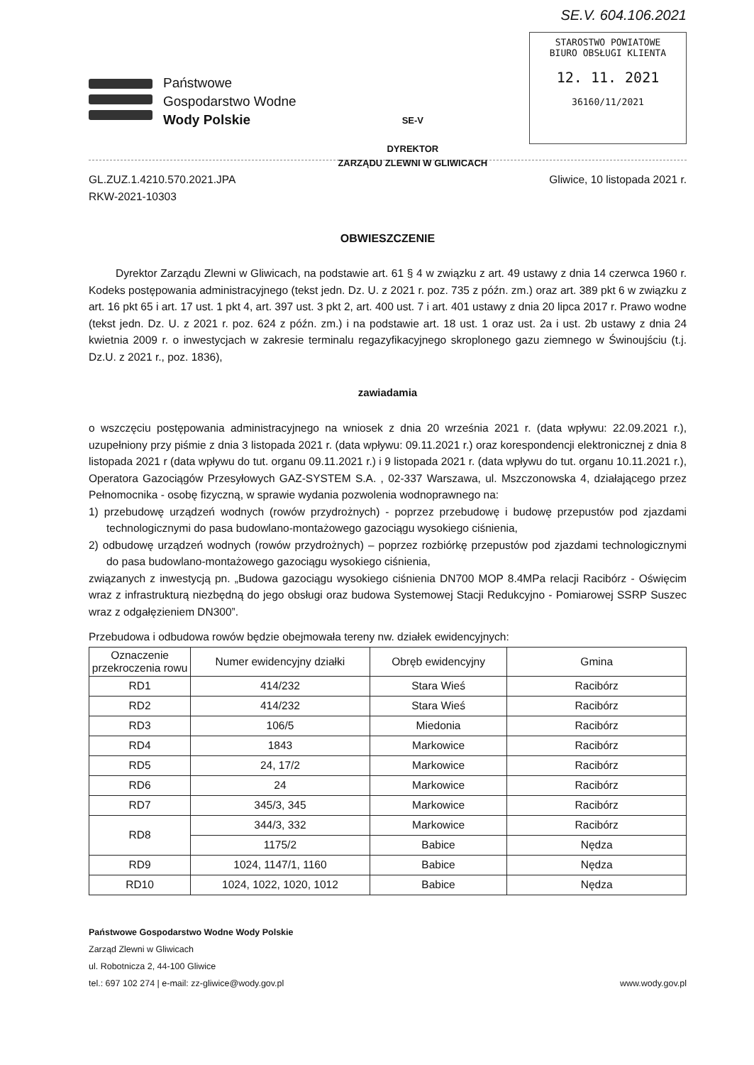SE.V. 604.106.2021
Państwowe
Gospodarstwo Wodne
Wody Polskie
SE-V
DYREKTOR
ZARZĄDU ZLEWNI W GLIWICACH
STAROSTWO POWIATOWE
BIURO OBSŁUGI KLIENTA
12. 11. 2021
36160/11/2021
GL.ZUZ.1.4210.570.2021.JPA
RKW-2021-10303
Gliwice, 10 listopada 2021 r.
OBWIESZCZENIE
Dyrektor Zarządu Zlewni w Gliwicach, na podstawie art. 61 § 4 w związku z art. 49 ustawy z dnia 14 czerwca 1960 r. Kodeks postępowania administracyjnego (tekst jedn. Dz. U. z 2021 r. poz. 735 z późn. zm.) oraz art. 389 pkt 6 w związku z art. 16 pkt 65 i art. 17 ust. 1 pkt 4, art. 397 ust. 3 pkt 2, art. 400 ust. 7 i art. 401 ustawy z dnia 20 lipca 2017 r. Prawo wodne (tekst jedn. Dz. U. z 2021 r. poz. 624 z późn. zm.) i na podstawie art. 18 ust. 1 oraz ust. 2a i ust. 2b ustawy z dnia 24 kwietnia 2009 r. o inwestycjach w zakresie terminalu regazyfikacyjnego skroplonego gazu ziemnego w Świnoujściu (t.j. Dz.U. z 2021 r., poz. 1836),
zawiadamia
o wszczęciu postępowania administracyjnego na wniosek z dnia 20 września 2021 r. (data wpływu: 22.09.2021 r.), uzupełniony przy piśmie z dnia 3 listopada 2021 r. (data wpływu: 09.11.2021 r.) oraz korespondencji elektronicznej z dnia 8 listopada 2021 r (data wpływu do tut. organu 09.11.2021 r.) i 9 listopada 2021 r. (data wpływu do tut. organu 10.11.2021 r.), Operatora Gazociągów Przesyłowych GAZ-SYSTEM S.A. , 02-337 Warszawa, ul. Mszczonowska 4, działającego przez Pełnomocnika - osobę fizyczną, w sprawie wydania pozwolenia wodnoprawnego na:
1) przebudowę urządzeń wodnych (rowów przydrożnych) - poprzez przebudowę i budowę przepustów pod zjazdami technologicznymi do pasa budowlano-montażowego gazociągu wysokiego ciśnienia,
2) odbudowę urządzeń wodnych (rowów przydrożnych) – poprzez rozbiórkę przepustów pod zjazdami technologicznymi do pasa budowlano-montażowego gazociągu wysokiego ciśnienia,
związanych z inwestycją pn. „Budowa gazociągu wysokiego ciśnienia DN700 MOP 8.4MPa relacji Racibórz - Oświęcim wraz z infrastrukturą niezbędną do jego obsługi oraz budowa Systemowej Stacji Redukcyjno - Pomiarowej SSRP Suszec wraz z odgałęzieniem DN300”.
Przebudowa i odbudowa rowów będzie obejmowała tereny nw. działek ewidencyjnych:
| Oznaczenie przekroczenia rowu | Numer ewidencyjny działki | Obręb ewidencyjny | Gmina |
| --- | --- | --- | --- |
| RD1 | 414/232 | Stara Wieś | Racibórz |
| RD2 | 414/232 | Stara Wieś | Racibórz |
| RD3 | 106/5 | Miedonia | Racibórz |
| RD4 | 1843 | Markowice | Racibórz |
| RD5 | 24, 17/2 | Markowice | Racibórz |
| RD6 | 24 | Markowice | Racibórz |
| RD7 | 345/3, 345 | Markowice | Racibórz |
| RD8 | 344/3, 332 | Markowice | Racibórz |
| | 1175/2 | Babice | Nędza |
| RD9 | 1024, 1147/1, 1160 | Babice | Nędza |
| RD10 | 1024, 1022, 1020, 1012 | Babice | Nędza |
Państwowe Gospodarstwo Wodne Wody Polskie
Zarząd Zlewni w Gliwicach
ul. Robotnicza 2, 44-100 Gliwice
tel.: 697 102 274 | e-mail: zz-gliwice@wody.gov.pl
www.wody.gov.pl